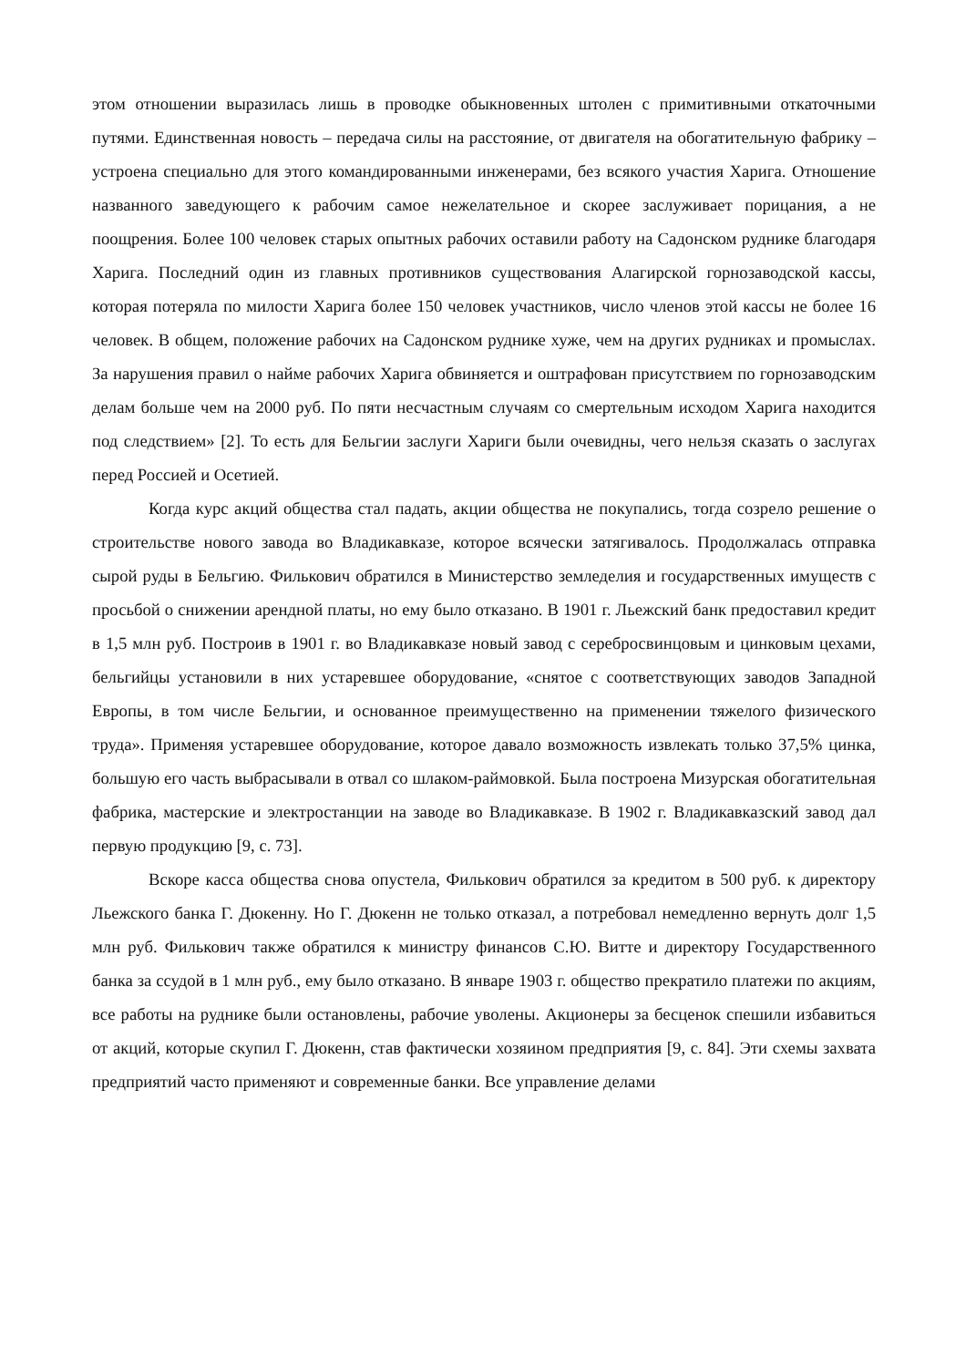этом отношении выразилась лишь в проводке обыкновенных штолен с примитивными откаточными путями. Единственная новость – передача силы на расстояние, от двигателя на обогатительную фабрику – устроена специально для этого командированными инженерами, без всякого участия Харига. Отношение названного заведующего к рабочим самое нежелательное и скорее заслуживает порицания, а не поощрения. Более 100 человек старых опытных рабочих оставили работу на Садонском руднике благодаря Харига. Последний один из главных противников существования Алагирской горнозаводской кассы, которая потеряла по милости Харига более 150 человек участников, число членов этой кассы не более 16 человек. В общем, положение рабочих на Садонском руднике хуже, чем на других рудниках и промыслах. За нарушения правил о найме рабочих Харига обвиняется и оштрафован присутствием по горнозаводским делам больше чем на 2000 руб. По пяти несчастным случаям со смертельным исходом Харига находится под следствием» [2]. То есть для Бельгии заслуги Хариги были очевидны, чего нельзя сказать о заслугах перед Россией и Осетией.
Когда курс акций общества стал падать, акции общества не покупались, тогда созрело решение о строительстве нового завода во Владикавказе, которое всячески затягивалось. Продолжалась отправка сырой руды в Бельгию. Филькович обратился в Министерство земледелия и государственных имуществ с просьбой о снижении арендной платы, но ему было отказано. В 1901 г. Льежский банк предоставил кредит в 1,5 млн руб. Построив в 1901 г. во Владикавказе новый завод с серебросвинцовым и цинковым цехами, бельгийцы установили в них устаревшее оборудование, «снятое с соответствующих заводов Западной Европы, в том числе Бельгии, и основанное преимущественно на применении тяжелого физического труда». Применяя устаревшее оборудование, которое давало возможность извлекать только 37,5% цинка, большую его часть выбрасывали в отвал со шлаком-раймовкой. Была построена Мизурская обогатительная фабрика, мастерские и электростанции на заводе во Владикавказе. В 1902 г. Владикавказский завод дал первую продукцию [9, с. 73].
Вскоре касса общества снова опустела, Филькович обратился за кредитом в 500 руб. к директору Льежского банка Г. Дюкенну. Но Г. Дюкенн не только отказал, а потребовал немедленно вернуть долг 1,5 млн руб. Филькович также обратился к министру финансов С.Ю. Витте и директору Государственного банка за ссудой в 1 млн руб., ему было отказано. В январе 1903 г. общество прекратило платежи по акциям, все работы на руднике были остановлены, рабочие уволены. Акционеры за бесценок спешили избавиться от акций, которые скупил Г. Дюкенн, став фактически хозяином предприятия [9, с. 84]. Эти схемы захвата предприятий часто применяют и современные банки. Все управление делами